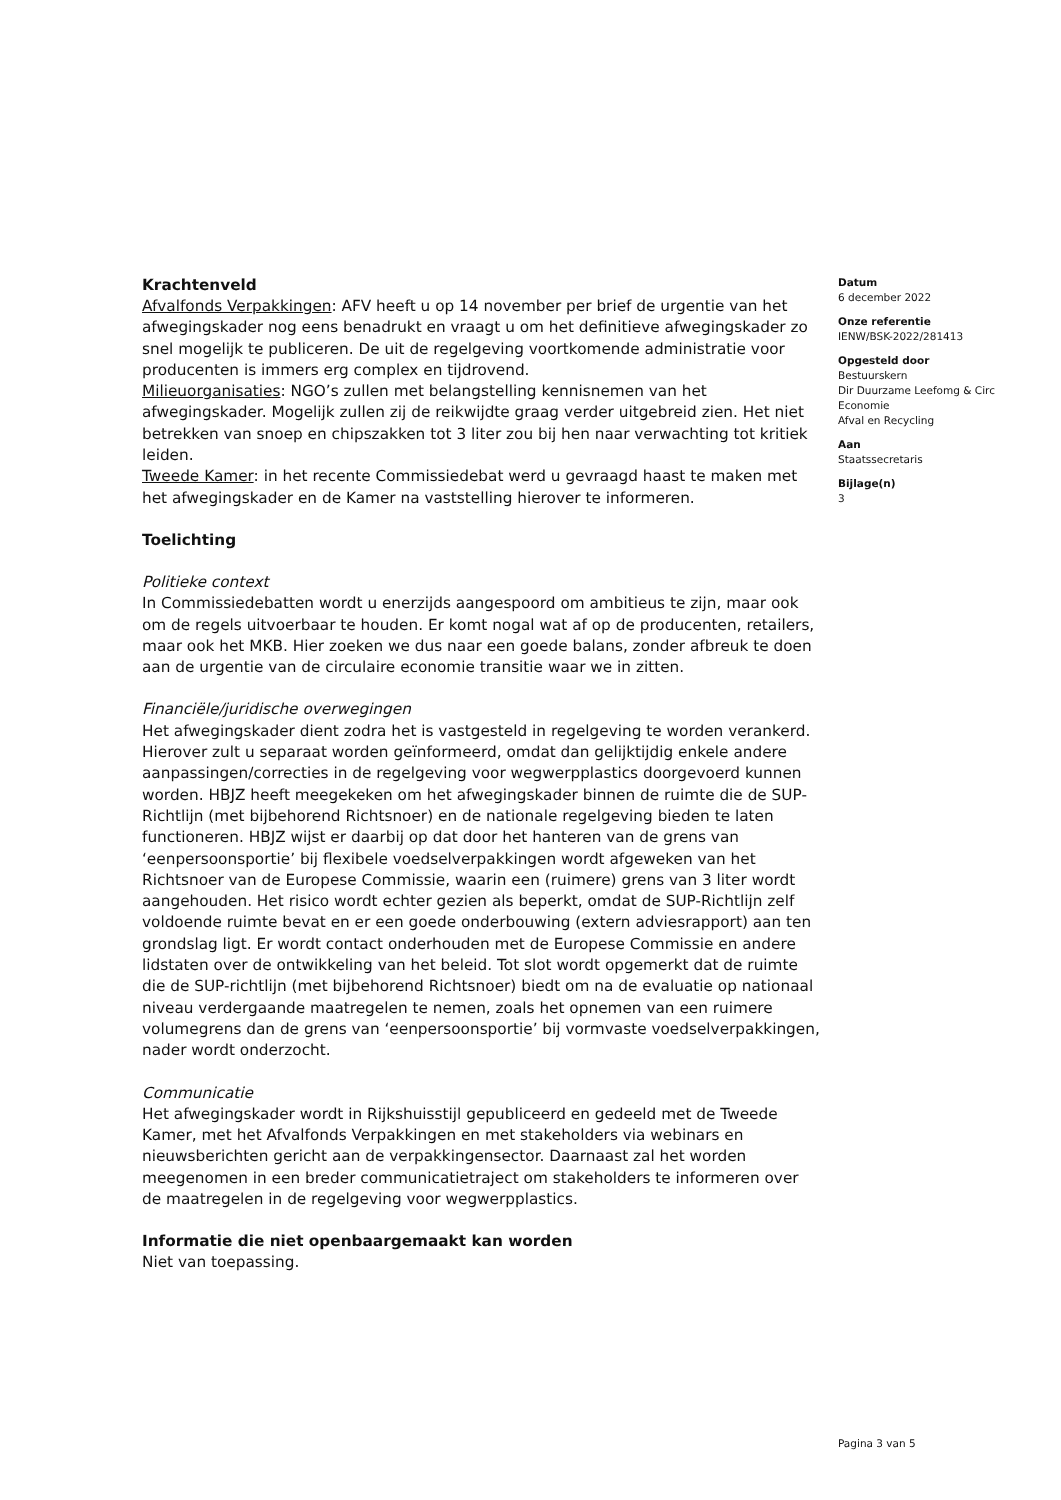Krachtenveld
Afvalfonds Verpakkingen: AFV heeft u op 14 november per brief de urgentie van het afwegingskader nog eens benadrukt en vraagt u om het definitieve afwegingskader zo snel mogelijk te publiceren. De uit de regelgeving voortkomende administratie voor producenten is immers erg complex en tijdrovend.
Milieuorganisaties: NGO’s zullen met belangstelling kennisnemen van het afwegingskader. Mogelijk zullen zij de reikwijdte graag verder uitgebreid zien. Het niet betrekken van snoep en chipszakken tot 3 liter zou bij hen naar verwachting tot kritiek leiden.
Tweede Kamer: in het recente Commissiedebat werd u gevraagd haast te maken met het afwegingskader en de Kamer na vaststelling hierover te informeren.
Toelichting
Politieke context
In Commissiedebatten wordt u enerzijds aangespoord om ambitieus te zijn, maar ook om de regels uitvoerbaar te houden. Er komt nogal wat af op de producenten, retailers, maar ook het MKB. Hier zoeken we dus naar een goede balans, zonder afbreuk te doen aan de urgentie van de circulaire economie transitie waar we in zitten.
Financiële/juridische overwegingen
Het afwegingskader dient zodra het is vastgesteld in regelgeving te worden verankerd. Hierover zult u separaat worden geïnformeerd, omdat dan gelijktijdig enkele andere aanpassingen/correcties in de regelgeving voor wegwerpplastics doorgevoerd kunnen worden. HBJZ heeft meegekeken om het afwegingskader binnen de ruimte die de SUP-Richtlijn (met bijbehorend Richtsnoer) en de nationale regelgeving bieden te laten functioneren. HBJZ wijst er daarbij op dat door het hanteren van de grens van ‘eenpersoonsportie’ bij flexibele voedselverpakkingen wordt afgeweken van het Richtsnoer van de Europese Commissie, waarin een (ruimere) grens van 3 liter wordt aangehouden. Het risico wordt echter gezien als beperkt, omdat de SUP-Richtlijn zelf voldoende ruimte bevat en er een goede onderbouwing (extern adviesrapport) aan ten grondslag ligt. Er wordt contact onderhouden met de Europese Commissie en andere lidstaten over de ontwikkeling van het beleid. Tot slot wordt opgemerkt dat de ruimte die de SUP-richtlijn (met bijbehorend Richtsnoer) biedt om na de evaluatie op nationaal niveau verdergaande maatregelen te nemen, zoals het opnemen van een ruimere volumegrens dan de grens van ‘eenpersoonsportie’ bij vormvaste voedselverpakkingen, nader wordt onderzocht.
Communicatie
Het afwegingskader wordt in Rijkshuisstijl gepubliceerd en gedeeld met de Tweede Kamer, met het Afvalfonds Verpakkingen en met stakeholders via webinars en nieuwsberichten gericht aan de verpakkingensector. Daarnaast zal het worden meegenomen in een breder communicatietraject om stakeholders te informeren over de maatregelen in de regelgeving voor wegwerpplastics.
Informatie die niet openbaargemaakt kan worden
Niet van toepassing.
Datum
6 december 2022
Onze referentie
IENW/BSK-2022/281413
Opgesteld door
Bestuurskern
Dir Duurzame Leefomg & Circ Economie
Afval en Recycling
Aan
Staatssecretaris
Bijlage(n)
3
Pagina 3 van 5